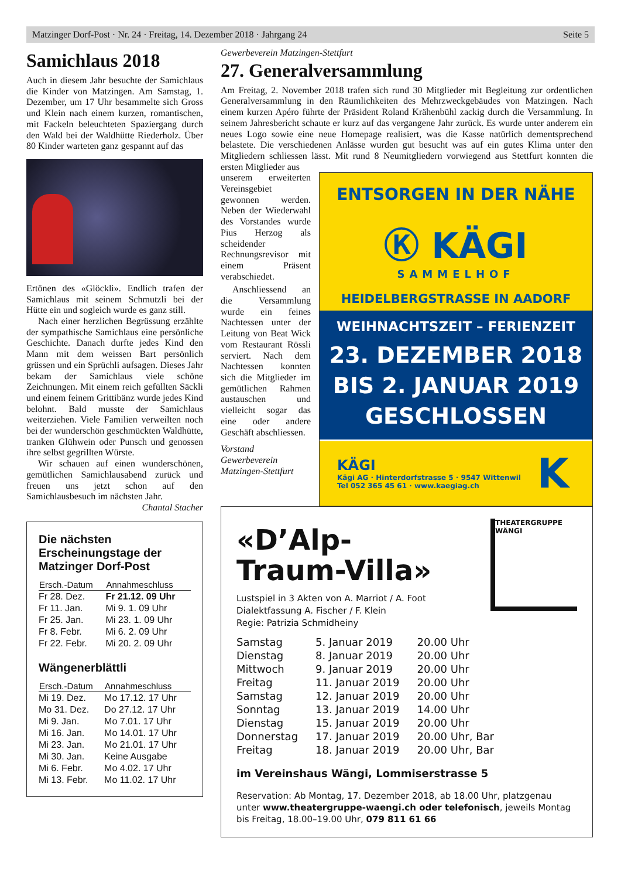Matzinger Dorf-Post · Nr. 24 · Freitag, 14. Dezember 2018 · Jahrgang 24 Seite 5
Samichlaus 2018
Auch in diesem Jahr besuchte der Samichlaus die Kinder von Matzingen. Am Samstag, 1. Dezember, um 17 Uhr besammelte sich Gross und Klein nach einem kurzen, romantischen, mit Fackeln beleuchteten Spaziergang durch den Wald bei der Waldhütte Riederholz. Über 80 Kinder warteten ganz gespannt auf das
Ertönen des «Glöckli». Endlich trafen der Samichlaus mit seinem Schmutzli bei der Hütte ein und sogleich wurde es ganz still.
Nach einer herzlichen Begrüssung erzählte der sympathische Samichlaus eine persönliche Geschichte. Danach durfte jedes Kind den Mann mit dem weissen Bart persönlich grüssen und ein Sprüchli aufsagen. Dieses Jahr bekam der Samichlaus viele schöne Zeichnungen. Mit einem reich gefüllten Säckli und einem feinem Grittibänz wurde jedes Kind belohnt. Bald musste der Samichlaus weiterziehen. Viele Familien verweilten noch bei der wunderschön geschmückten Waldhütte, tranken Glühwein oder Punsch und genossen ihre selbst gegrillten Würste.
Wir schauen auf einen wunderschönen, gemütlichen Samichlausabend zurück und freuen uns jetzt schon auf den Samichlausbesuch im nächsten Jahr.
Chantal Stacher
Die nächsten Erscheinungstage der Matzinger Dorf-Post
| Ersch.-Datum | Annahmeschluss |
| --- | --- |
| Fr 28. Dez. | Fr 21.12. 09 Uhr |
| Fr 11. Jan. | Mi 9. 1. 09 Uhr |
| Fr 25. Jan. | Mi 23. 1. 09 Uhr |
| Fr 8. Febr. | Mi 6. 2. 09 Uhr |
| Fr 22. Febr. | Mi 20. 2. 09 Uhr |
Wängenerblättli
| Ersch.-Datum | Annahmeschluss |
| --- | --- |
| Mi 19. Dez. | Mo 17.12. 17 Uhr |
| Mo 31. Dez. | Do 27.12. 17 Uhr |
| Mi 9. Jan. | Mo 7.01. 17 Uhr |
| Mi 16. Jan. | Mo 14.01. 17 Uhr |
| Mi 23. Jan. | Mo 21.01. 17 Uhr |
| Mi 30. Jan. | Keine Ausgabe |
| Mi 6. Febr. | Mo 4.02. 17 Uhr |
| Mi 13. Febr. | Mo 11.02. 17 Uhr |
Gewerbeverein Matzingen-Stettfurt
27. Generalversammlung
Am Freitag, 2. November 2018 trafen sich rund 30 Mitglieder mit Begleitung zur ordentlichen Generalversammlung in den Räumlichkeiten des Mehrzweckgebäudes von Matzingen. Nach einem kurzen Apéro führte der Präsident Roland Krähenbühl zackig durch die Versammlung. In seinem Jahresbericht schaute er kurz auf das vergangene Jahr zurück. Es wurde unter anderem ein neues Logo sowie eine neue Homepage realisiert, was die Kasse natürlich dementsprechend belastete. Die verschiedenen Anlässe wurden gut besucht was auf ein gutes Klima unter den Mitgliedern schliessen lässt. Mit rund 8 Neumitgliedern vorwiegend aus Stettfurt konnten die ersten Mitglieder aus
ENTSORGEN IN DER NÄHE
Ⓚ KÄGI
SAMMELHOF
HEIDELBERGSTRASSE IN AADORF
WEIHNACHTSZEIT – FERIENZEIT
23. DEZEMBER 2018
BIS 2. JANUAR 2019
GESCHLOSSEN
KÄGI
Kägi AG · Hinterdorfstrasse 5 · 9547 Wittenwil
Tel 052 365 45 61 · www.kaegiag.ch
K
unserem erweiterten Vereinsgebiet gewonnen werden. Neben der Wiederwahl des Vorstandes wurde Pius Herzog als scheidender Rechnungsrevisor mit einem Präsent verabschiedet.
Anschliessend an die Versammlung wurde ein feines Nachtessen unter der Leitung von Beat Wick vom Restaurant Rössli serviert. Nach dem Nachtessen konnten sich die Mitglieder im gemütlichen Rahmen austauschen und vielleicht sogar das eine oder andere Geschäft abschliessen.
Vorstand
Gewerbeverein
Matzingen-Stettfurt
«D’Alp-
Traum-Villa»
Lustspiel in 3 Akten von A. Marriot / A. Foot
Dialektfassung A. Fischer / F. Klein
Regie: Patrizia Schmidheiny
THEATERGRUPPE WÄNGI
| Samstag | 5. Januar 2019 | 20.00 Uhr |
| Dienstag | 8. Januar 2019 | 20.00 Uhr |
| Mittwoch | 9. Januar 2019 | 20.00 Uhr |
| Freitag | 11. Januar 2019 | 20.00 Uhr |
| Samstag | 12. Januar 2019 | 20.00 Uhr |
| Sonntag | 13. Januar 2019 | 14.00 Uhr |
| Dienstag | 15. Januar 2019 | 20.00 Uhr |
| Donnerstag | 17. Januar 2019 | 20.00 Uhr, Bar |
| Freitag | 18. Januar 2019 | 20.00 Uhr, Bar |
im Vereinshaus Wängi, Lommiserstrasse 5
Reservation: Ab Montag, 17. Dezember 2018, ab 18.00 Uhr, platzgenau unter www.theatergruppe-waengi.ch oder telefonisch, jeweils Montag bis Freitag, 18.00–19.00 Uhr, 079 811 61 66